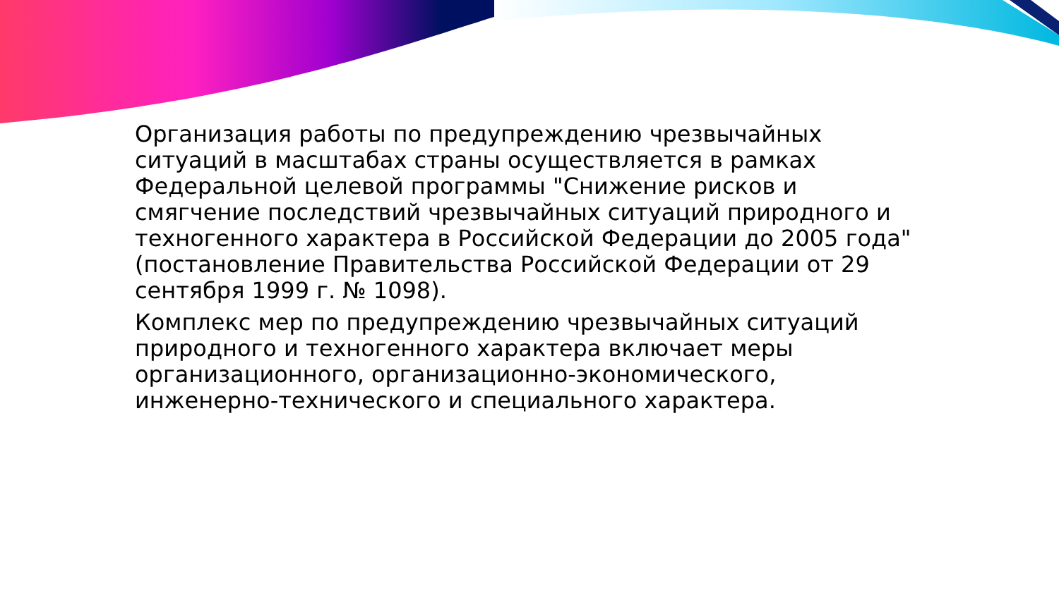Организация работы по предупреждению чрезвычайных ситуаций в масштабах страны осуществляется в рамках Федеральной целевой программы "Снижение рисков и смягчение последствий чрезвычайных ситуаций природного и техногенного характера в Российской Федерации до 2005 года" (постановление Правительства Российской Федерации от 29 сентября 1999 г. № 1098).
Комплекс мер по предупреждению чрезвычайных ситуаций природного и техногенного характера включает меры организационного, организационно-экономического, инженерно-технического и специального характера.